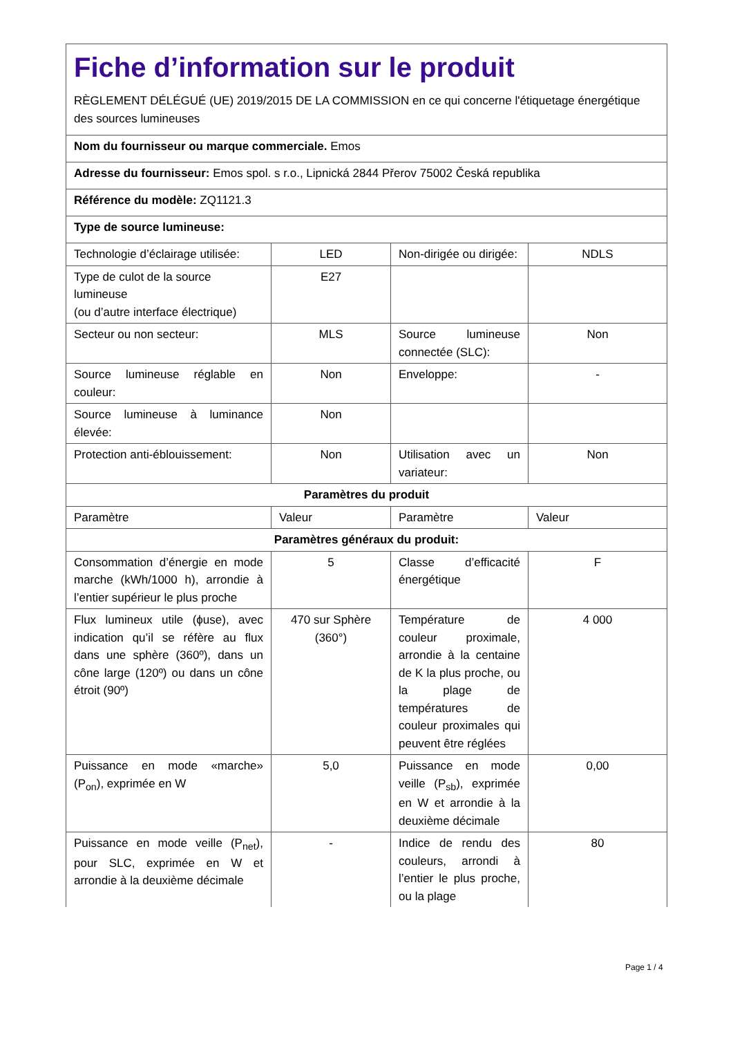| Fiche d’information sur le produit RÈGLEMENT DÉLÉGUÉ (UE) 2019/2015 DE LA COMMISSION en ce qui concerne l'étiquetage énergétique des sources lumineuses | | | |
| Nom du fournisseur ou marque commerciale. Emos | | | |
| Adresse du fournisseur: Emos spol. s r.o., Lipnická 2844 Přerov 75002 Česká republika | | | |
| Référence du modèle: ZQ1121.3 | | | |
| Type de source lumineuse: | | | |
| Technologie d’éclairage utilisée: | LED | Non-dirigée ou dirigée: | NDLS |
| Type de culot de la source lumineuse (ou d’autre interface électrique) | E27 | | |
| Secteur ou non secteur: | MLS | Source lumineuse connectée (SLC): | Non |
| Source lumineuse réglable en couleur: | Non | Enveloppe: | - |
| Source lumineuse à luminance élevée: | Non | | |
| Protection anti-éblouissement: | Non | Utilisation avec un variateur: | Non |
| Paramètres du produit | | | |
| Paramètre | Valeur | Paramètre | Valeur |
| Paramètres généraux du produit: | | | |
| Consommation d’énergie en mode marche (kWh/1000 h), arrondie à l’entier supérieur le plus proche | 5 | Classe d’efficacité énergétique | F |
| Flux lumineux utile (ϕuse), avec indication qu’il se réfère au flux dans une sphère (360º), dans un cône large (120º) ou dans un cône étroit (90º) | 470 sur Sphère (360°) | Température de couleur proximale, arrondie à la centaine de K la plus proche, ou la plage de températures de couleur proximales qui peuvent être réglées | 4 000 |
| Puissance en mode «marche» (P<sub>on</sub>), exprimée en W | 5,0 | Puissance en mode veille (P<sub>sb</sub>), exprimée en W et arrondie à la deuxième décimale | 0,00 |
| Puissance en mode veille (P<sub>net</sub>), pour SLC, exprimée en W et arrondie à la deuxième décimale | - | Indice de rendu des couleurs, arrondi à l’entier le plus proche, ou la plage | 80 |
Page 1 / 4